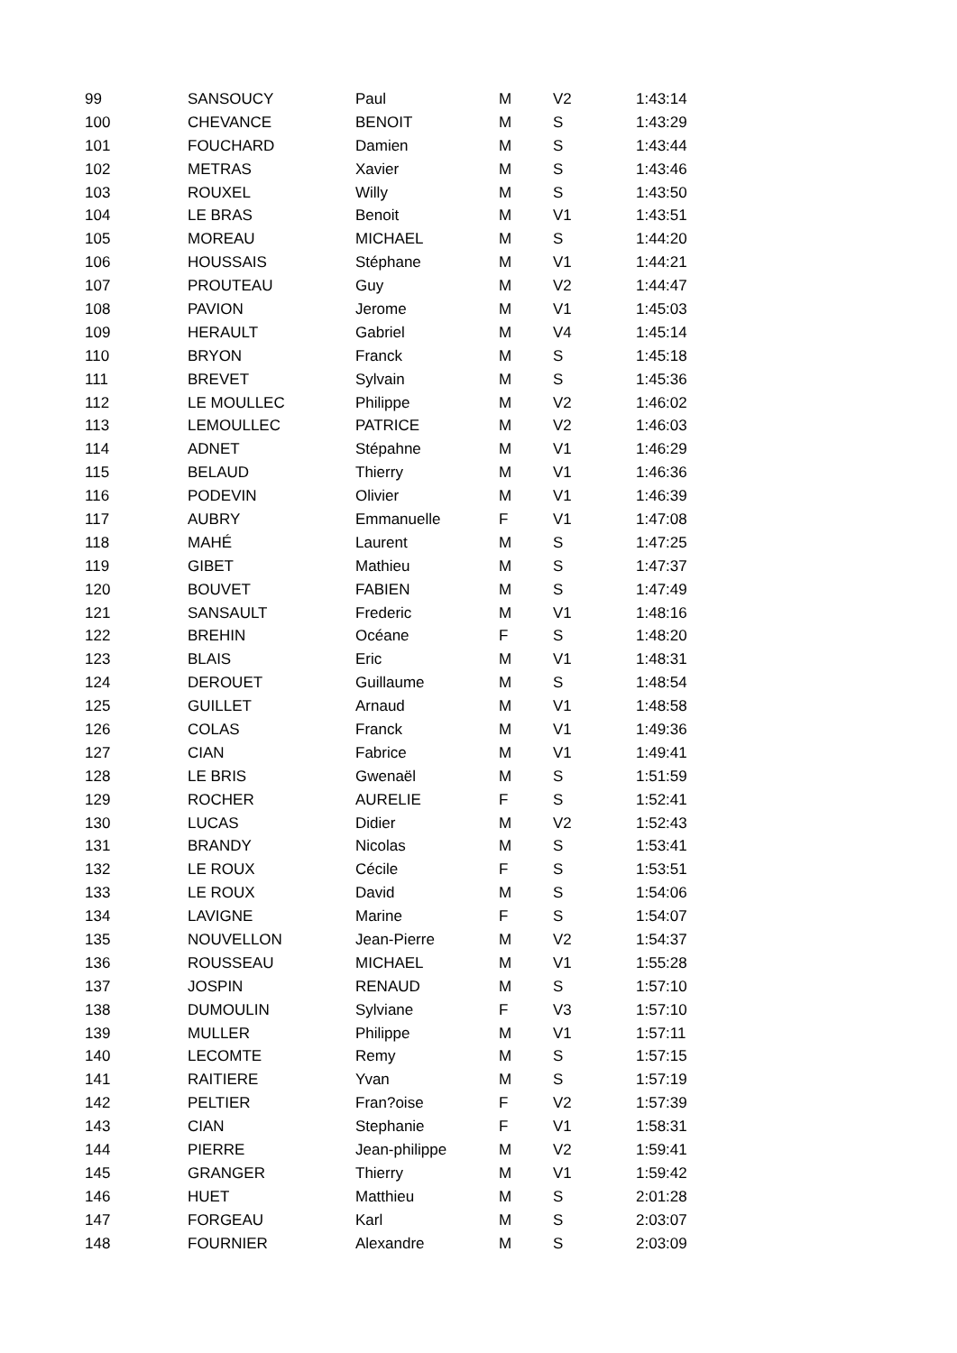| 99 | SANSOUCY | Paul | M | V2 | 1:43:14 |
| 100 | CHEVANCE | BENOIT | M | S | 1:43:29 |
| 101 | FOUCHARD | Damien | M | S | 1:43:44 |
| 102 | METRAS | Xavier | M | S | 1:43:46 |
| 103 | ROUXEL | Willy | M | S | 1:43:50 |
| 104 | LE BRAS | Benoit | M | V1 | 1:43:51 |
| 105 | MOREAU | MICHAEL | M | S | 1:44:20 |
| 106 | HOUSSAIS | Stéphane | M | V1 | 1:44:21 |
| 107 | PROUTEAU | Guy | M | V2 | 1:44:47 |
| 108 | PAVION | Jerome | M | V1 | 1:45:03 |
| 109 | HERAULT | Gabriel | M | V4 | 1:45:14 |
| 110 | BRYON | Franck | M | S | 1:45:18 |
| 111 | BREVET | Sylvain | M | S | 1:45:36 |
| 112 | LE MOULLEC | Philippe | M | V2 | 1:46:02 |
| 113 | LEMOULLEC | PATRICE | M | V2 | 1:46:03 |
| 114 | ADNET | Stépahne | M | V1 | 1:46:29 |
| 115 | BELAUD | Thierry | M | V1 | 1:46:36 |
| 116 | PODEVIN | Olivier | M | V1 | 1:46:39 |
| 117 | AUBRY | Emmanuelle | F | V1 | 1:47:08 |
| 118 | MAHÉ | Laurent | M | S | 1:47:25 |
| 119 | GIBET | Mathieu | M | S | 1:47:37 |
| 120 | BOUVET | FABIEN | M | S | 1:47:49 |
| 121 | SANSAULT | Frederic | M | V1 | 1:48:16 |
| 122 | BREHIN | Océane | F | S | 1:48:20 |
| 123 | BLAIS | Eric | M | V1 | 1:48:31 |
| 124 | DEROUET | Guillaume | M | S | 1:48:54 |
| 125 | GUILLET | Arnaud | M | V1 | 1:48:58 |
| 126 | COLAS | Franck | M | V1 | 1:49:36 |
| 127 | CIAN | Fabrice | M | V1 | 1:49:41 |
| 128 | LE BRIS | Gwenaël | M | S | 1:51:59 |
| 129 | ROCHER | AURELIE | F | S | 1:52:41 |
| 130 | LUCAS | Didier | M | V2 | 1:52:43 |
| 131 | BRANDY | Nicolas | M | S | 1:53:41 |
| 132 | LE ROUX | Cécile | F | S | 1:53:51 |
| 133 | LE ROUX | David | M | S | 1:54:06 |
| 134 | LAVIGNE | Marine | F | S | 1:54:07 |
| 135 | NOUVELLON | Jean-Pierre | M | V2 | 1:54:37 |
| 136 | ROUSSEAU | MICHAEL | M | V1 | 1:55:28 |
| 137 | JOSPIN | RENAUD | M | S | 1:57:10 |
| 138 | DUMOULIN | Sylviane | F | V3 | 1:57:10 |
| 139 | MULLER | Philippe | M | V1 | 1:57:11 |
| 140 | LECOMTE | Remy | M | S | 1:57:15 |
| 141 | RAITIERE | Yvan | M | S | 1:57:19 |
| 142 | PELTIER | Fran?oise | F | V2 | 1:57:39 |
| 143 | CIAN | Stephanie | F | V1 | 1:58:31 |
| 144 | PIERRE | Jean-philippe | M | V2 | 1:59:41 |
| 145 | GRANGER | Thierry | M | V1 | 1:59:42 |
| 146 | HUET | Matthieu | M | S | 2:01:28 |
| 147 | FORGEAU | Karl | M | S | 2:03:07 |
| 148 | FOURNIER | Alexandre | M | S | 2:03:09 |